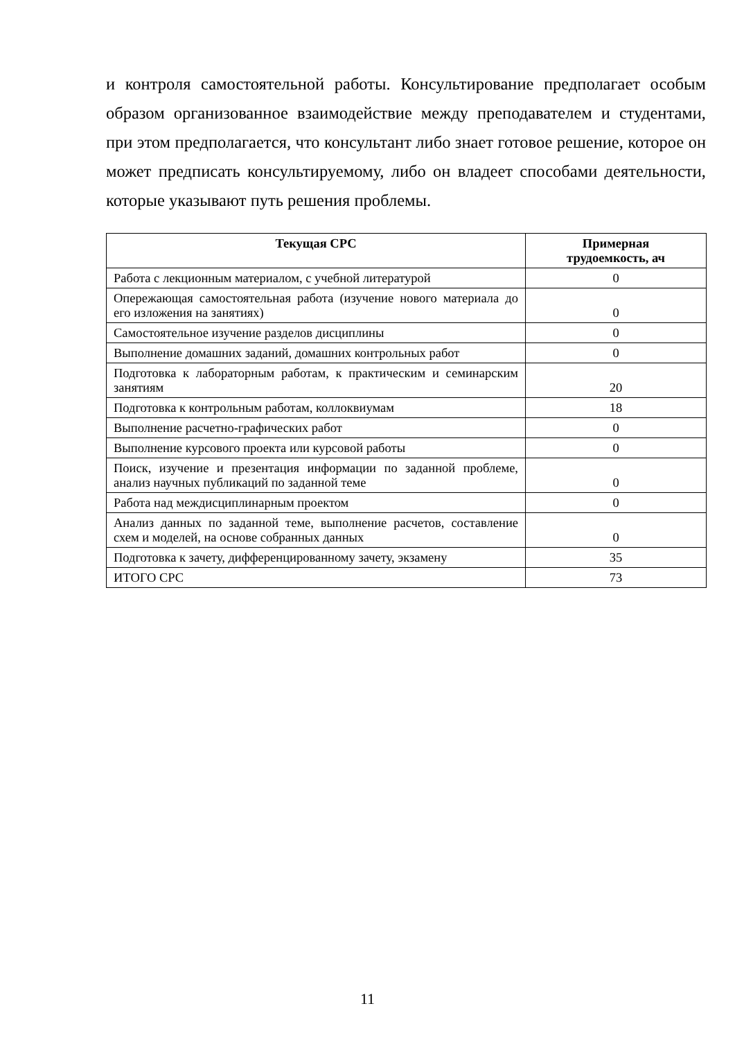и контроля самостоятельной работы. Консультирование предполагает особым образом организованное взаимодействие между преподавателем и студентами, при этом предполагается, что консультант либо знает готовое решение, которое он может предписать консультируемому, либо он владеет способами деятельности, которые указывают путь решения проблемы.
| Текущая СРС | Примерная трудоемкость, ач |
| --- | --- |
| Работа с лекционным материалом, с учебной литературой | 0 |
| Опережающая самостоятельная работа (изучение нового материала до его изложения на занятиях) | 0 |
| Самостоятельное изучение разделов дисциплины | 0 |
| Выполнение домашних заданий, домашних контрольных работ | 0 |
| Подготовка к лабораторным работам, к практическим и семинарским занятиям | 20 |
| Подготовка к контрольным работам, коллоквиумам | 18 |
| Выполнение расчетно-графических работ | 0 |
| Выполнение курсового проекта или курсовой работы | 0 |
| Поиск, изучение и презентация информации по заданной проблеме, анализ научных публикаций по заданной теме | 0 |
| Работа над междисциплинарным проектом | 0 |
| Анализ данных по заданной теме, выполнение расчетов, составление схем и моделей, на основе собранных данных | 0 |
| Подготовка к зачету, дифференцированному зачету, экзамену | 35 |
| ИТОГО СРС | 73 |
11